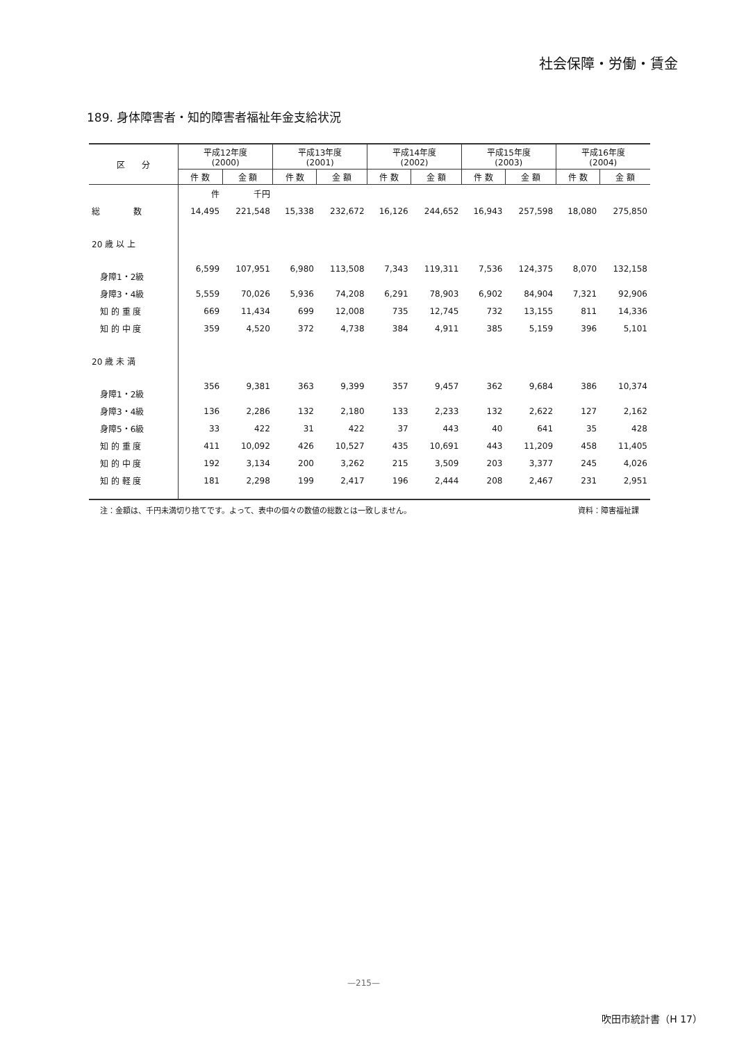社会保障・労働・賃金
189. 身体障害者・知的障害者福祉年金支給状況
| 区 分 | 平成12年度 (2000) | | 平成13年度 (2001) | | 平成14年度 (2002) | | 平成15年度 (2003) | | 平成16年度 (2004) | |
| --- | --- | --- | --- | --- | --- | --- | --- | --- | --- | --- |
| | 件 数 | 金 額 | 件 数 | 金 額 | 件 数 | 金 額 | 件 数 | 金 額 | 件 数 | 金 額 |
| | 件 | 千円 | | | | | | | | |
| 総 数 | 14,495 | 221,548 | 15,338 | 232,672 | 16,126 | 244,652 | 16,943 | 257,598 | 18,080 | 275,850 |
| 20 歳 以 上 | | | | | | | | | | |
| 身障1・2級 | 6,599 | 107,951 | 6,980 | 113,508 | 7,343 | 119,311 | 7,536 | 124,375 | 8,070 | 132,158 |
| 身障3・4級 | 5,559 | 70,026 | 5,936 | 74,208 | 6,291 | 78,903 | 6,902 | 84,904 | 7,321 | 92,906 |
| 知 的 重 度 | 669 | 11,434 | 699 | 12,008 | 735 | 12,745 | 732 | 13,155 | 811 | 14,336 |
| 知 的 中 度 | 359 | 4,520 | 372 | 4,738 | 384 | 4,911 | 385 | 5,159 | 396 | 5,101 |
| 20 歳 未 満 | | | | | | | | | | |
| 身障1・2級 | 356 | 9,381 | 363 | 9,399 | 357 | 9,457 | 362 | 9,684 | 386 | 10,374 |
| 身障3・4級 | 136 | 2,286 | 132 | 2,180 | 133 | 2,233 | 132 | 2,622 | 127 | 2,162 |
| 身障5・6級 | 33 | 422 | 31 | 422 | 37 | 443 | 40 | 641 | 35 | 428 |
| 知 的 重 度 | 411 | 10,092 | 426 | 10,527 | 435 | 10,691 | 443 | 11,209 | 458 | 11,405 |
| 知 的 中 度 | 192 | 3,134 | 200 | 3,262 | 215 | 3,509 | 203 | 3,377 | 245 | 4,026 |
| 知 的 軽 度 | 181 | 2,298 | 199 | 2,417 | 196 | 2,444 | 208 | 2,467 | 231 | 2,951 |
注：金額は、千円未満切り捨てです。よって、表中の個々の数値の総数とは一致しません。 資料：障害福祉課
—215—
吹田市統計書（H 17）